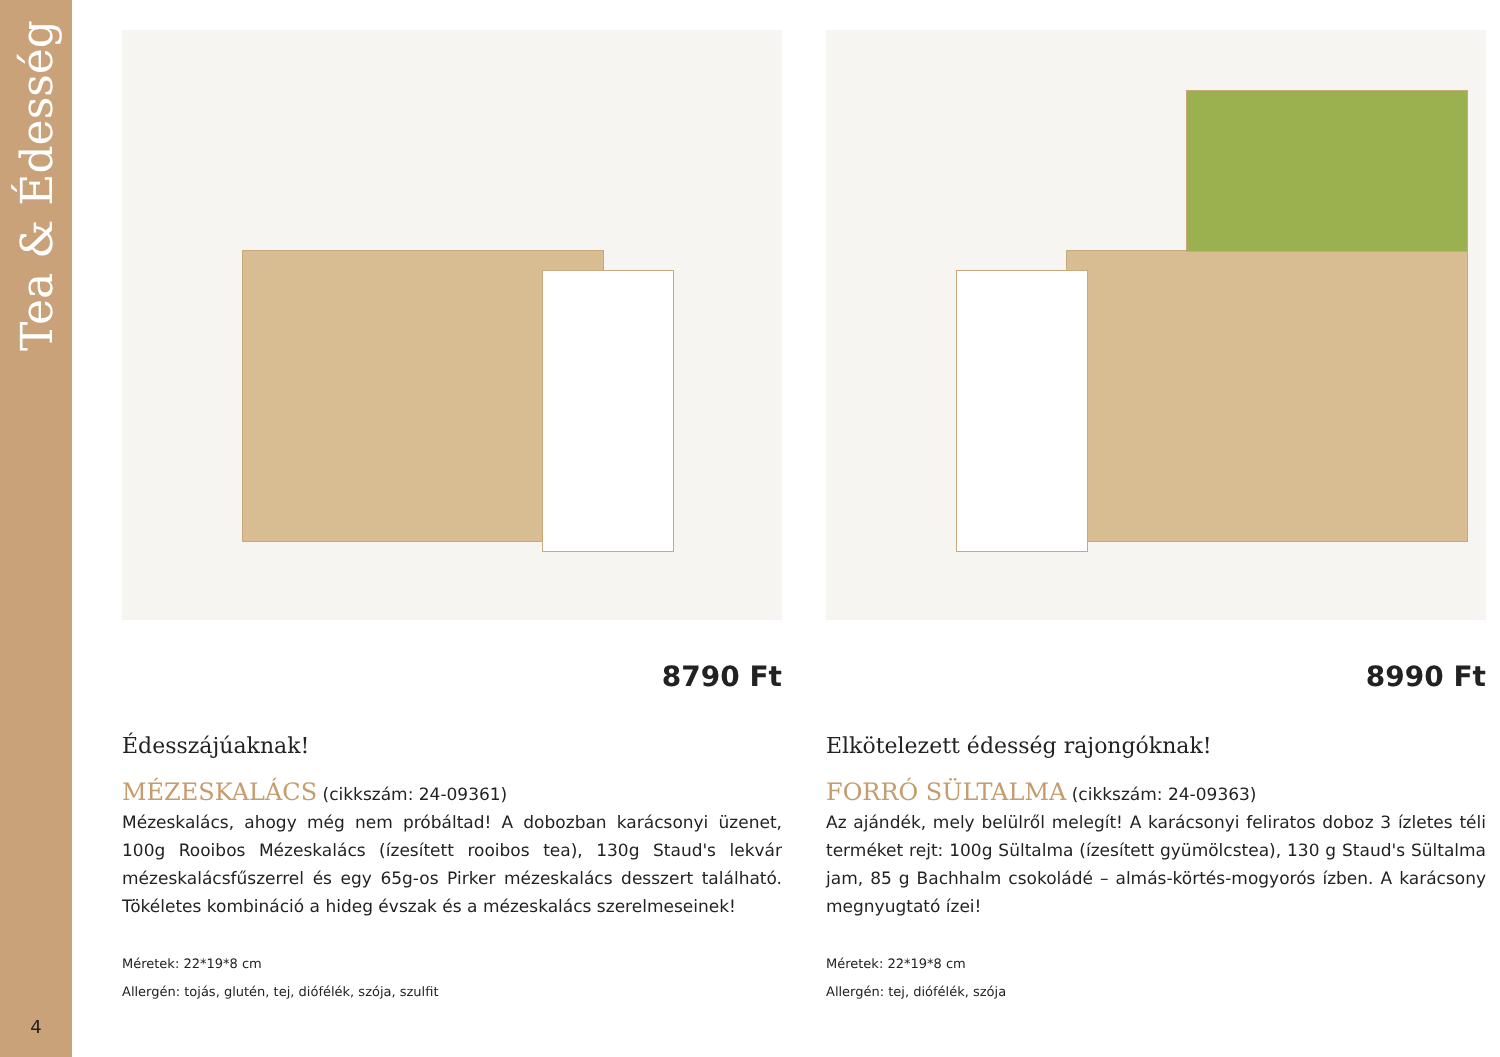Tea & Édesség
4
8790 Ft
Édesszájúaknak!
MÉZESKALÁCS (cikkszám: 24-09361)
Mézeskalács, ahogy még nem próbáltad! A dobozban karácsonyi üzenet, 100g Rooibos Mézeskalács (ízesített rooibos tea), 130g Staud's lekvár mézeskalácsfűszerrel és egy 65g-os Pirker mézeskalács desszert található. Tökéletes kombináció a hideg évszak és a mézeskalács szerelmeseinek!
Méretek: 22*19*8 cm
Allergén: tojás, glutén, tej, diófélék, szója, szulfit
8990 Ft
Elkötelezett édesség rajongóknak!
FORRÓ SÜLTALMA (cikkszám: 24-09363)
Az ajándék, mely belülről melegít! A karácsonyi feliratos doboz 3 ízletes téli terméket rejt: 100g Sültalma (ízesített gyümölcstea), 130 g Staud's Sültalma jam, 85 g Bachhalm csokoládé – almás-körtés-mogyorós ízben. A karácsony megnyugtató ízei!
Méretek: 22*19*8 cm
Allergén: tej, diófélék, szója